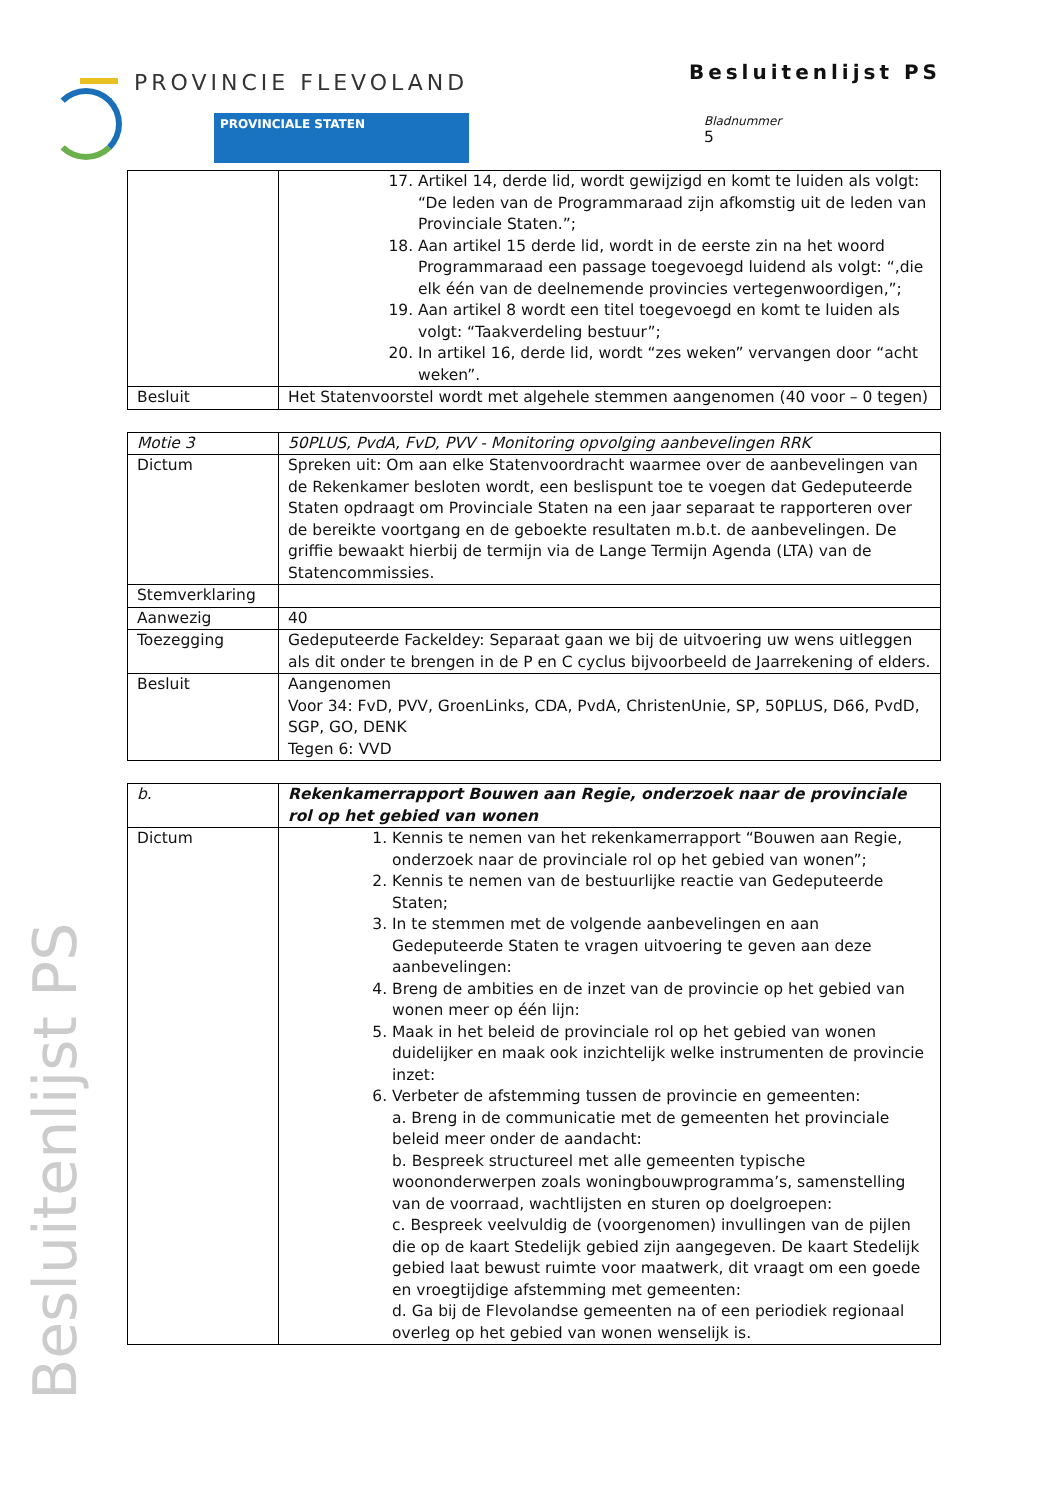PROVINCIE FLEVOLAND
PROVINCIALE STATEN
Besluitenlijst PS
Bladnummer
5
Besluitenlijst PS
| | 17. Artikel 14, derde lid, wordt gewijzigd en komt te luiden als volgt: “De leden van de Programmaraad zijn afkomstig uit de leden van Provinciale Staten.”; 18. Aan artikel 15 derde lid, wordt in de eerste zin na het woord Programmaraad een passage toegevoegd luidend als volgt: “,die elk één van de deelnemende provincies vertegenwoordigen,”; 19. Aan artikel 8 wordt een titel toegevoegd en komt te luiden als volgt: “Taakverdeling bestuur”; 20. In artikel 16, derde lid, wordt “zes weken” vervangen door “acht weken”. |
| Besluit | Het Statenvoorstel wordt met algehele stemmen aangenomen (40 voor – 0 tegen) |
| Motie 3 | 50PLUS, PvdA, FvD, PVV - Monitoring opvolging aanbevelingen RRK |
| Dictum | Spreken uit: Om aan elke Statenvoordracht waarmee over de aanbevelingen van de Rekenkamer besloten wordt, een beslispunt toe te voegen dat Gedeputeerde Staten opdraagt om Provinciale Staten na een jaar separaat te rapporteren over de bereikte voortgang en de geboekte resultaten m.b.t. de aanbevelingen. De griffie bewaakt hierbij de termijn via de Lange Termijn Agenda (LTA) van de Statencommissies. |
| Stemverklaring | |
| Aanwezig | 40 |
| Toezegging | Gedeputeerde Fackeldey: Separaat gaan we bij de uitvoering uw wens uitleggen als dit onder te brengen in de P en C cyclus bijvoorbeeld de Jaarrekening of elders. |
| Besluit | Aangenomen Voor 34: FvD, PVV, GroenLinks, CDA, PvdA, ChristenUnie, SP, 50PLUS, D66, PvdD, SGP, GO, DENK Tegen 6: VVD |
| b. | Rekenkamerrapport Bouwen aan Regie, onderzoek naar de provinciale rol op het gebied van wonen |
| Dictum | 1. Kennis te nemen van het rekenkamerrapport “Bouwen aan Regie, onderzoek naar de provinciale rol op het gebied van wonen”; 2. Kennis te nemen van de bestuurlijke reactie van Gedeputeerde Staten; 3. In te stemmen met de volgende aanbevelingen en aan Gedeputeerde Staten te vragen uitvoering te geven aan deze aanbevelingen: 4. Breng de ambities en de inzet van de provincie op het gebied van wonen meer op één lijn: 5. Maak in het beleid de provinciale rol op het gebied van wonen duidelijker en maak ook inzichtelijk welke instrumenten de provincie inzet: 6. Verbeter de afstemming tussen de provincie en gemeenten: a. Breng in de communicatie met de gemeenten het provinciale beleid meer onder de aandacht: b. Bespreek structureel met alle gemeenten typische woononderwerpen zoals woningbouwprogramma’s, samenstelling van de voorraad, wachtlijsten en sturen op doelgroepen: c. Bespreek veelvuldig de (voorgenomen) invullingen van de pijlen die op de kaart Stedelijk gebied zijn aangegeven. De kaart Stedelijk gebied laat bewust ruimte voor maatwerk, dit vraagt om een goede en vroegtijdige afstemming met gemeenten: d. Ga bij de Flevolandse gemeenten na of een periodiek regionaal overleg op het gebied van wonen wenselijk is. |